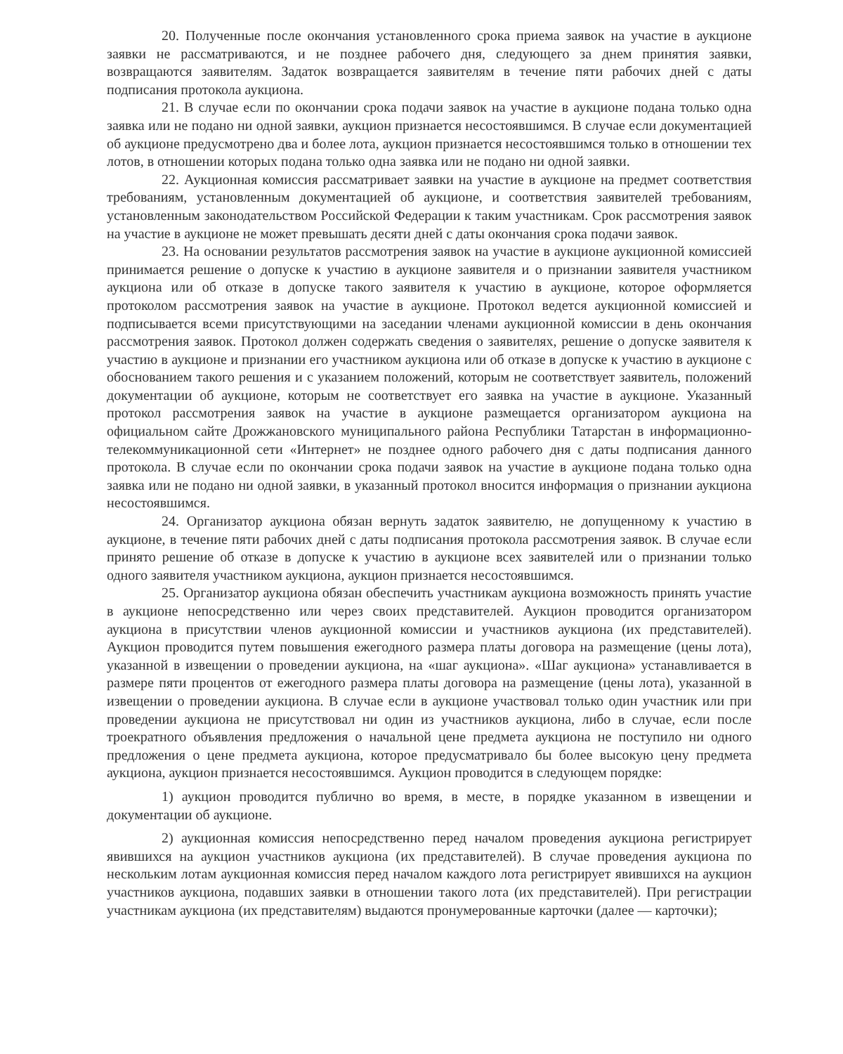20. Полученные после окончания установленного срока приема заявок на участие в аукционе заявки не рассматриваются, и не позднее рабочего дня, следующего за днем принятия заявки, возвращаются заявителям. Задаток возвращается заявителям в течение пяти рабочих дней с даты подписания протокола аукциона.
21. В случае если по окончании срока подачи заявок на участие в аукционе подана только одна заявка или не подано ни одной заявки, аукцион признается несостоявшимся. В случае если документацией об аукционе предусмотрено два и более лота, аукцион признается несостоявшимся только в отношении тех лотов, в отношении которых подана только одна заявка или не подано ни одной заявки.
22. Аукционная комиссия рассматривает заявки на участие в аукционе на предмет соответствия требованиям, установленным документацией об аукционе, и соответствия заявителей требованиям, установленным законодательством Российской Федерации к таким участникам. Срок рассмотрения заявок на участие в аукционе не может превышать десяти дней с даты окончания срока подачи заявок.
23. На основании результатов рассмотрения заявок на участие в аукционе аукционной комиссией принимается решение о допуске к участию в аукционе заявителя и о признании заявителя участником аукциона или об отказе в допуске такого заявителя к участию в аукционе, которое оформляется протоколом рассмотрения заявок на участие в аукционе. Протокол ведется аукционной комиссией и подписывается всеми присутствующими на заседании членами аукционной комиссии в день окончания рассмотрения заявок. Протокол должен содержать сведения о заявителях, решение о допуске заявителя к участию в аукционе и признании его участником аукциона или об отказе в допуске к участию в аукционе с обоснованием такого решения и с указанием положений, которым не соответствует заявитель, положений документации об аукционе, которым не соответствует его заявка на участие в аукционе. Указанный протокол рассмотрения заявок на участие в аукционе размещается организатором аукциона на официальном сайте Дрожжановского муниципального района Республики Татарстан в информационно-телекоммуникационной сети «Интернет» не позднее одного рабочего дня с даты подписания данного протокола. В случае если по окончании срока подачи заявок на участие в аукционе подана только одна заявка или не подано ни одной заявки, в указанный протокол вносится информация о признании аукциона несостоявшимся.
24. Организатор аукциона обязан вернуть задаток заявителю, не допущенному к участию в аукционе, в течение пяти рабочих дней с даты подписания протокола рассмотрения заявок. В случае если принято решение об отказе в допуске к участию в аукционе всех заявителей или о признании только одного заявителя участником аукциона, аукцион признается несостоявшимся.
25. Организатор аукциона обязан обеспечить участникам аукциона возможность принять участие в аукционе непосредственно или через своих представителей. Аукцион проводится организатором аукциона в присутствии членов аукционной комиссии и участников аукциона (их представителей). Аукцион проводится путем повышения ежегодного размера платы договора на размещение (цены лота), указанной в извещении о проведении аукциона, на «шаг аукциона». «Шаг аукциона» устанавливается в размере пяти процентов от ежегодного размера платы договора на размещение (цены лота), указанной в извещении о проведении аукциона. В случае если в аукционе участвовал только один участник или при проведении аукциона не присутствовал ни один из участников аукциона, либо в случае, если после троекратного объявления предложения о начальной цене предмета аукциона не поступило ни одного предложения о цене предмета аукциона, которое предусматривало бы более высокую цену предмета аукциона, аукцион признается несостоявшимся. Аукцион проводится в следующем порядке:
1) аукцион проводится публично во время, в месте, в порядке указанном в извещении и документации об аукционе.
2) аукционная комиссия непосредственно перед началом проведения аукциона регистрирует явившихся на аукцион участников аукциона (их представителей). В случае проведения аукциона по нескольким лотам аукционная комиссия перед началом каждого лота регистрирует явившихся на аукцион участников аукциона, подавших заявки в отношении такого лота (их представителей). При регистрации участникам аукциона (их представителям) выдаются пронумерованные карточки (далее — карточки);